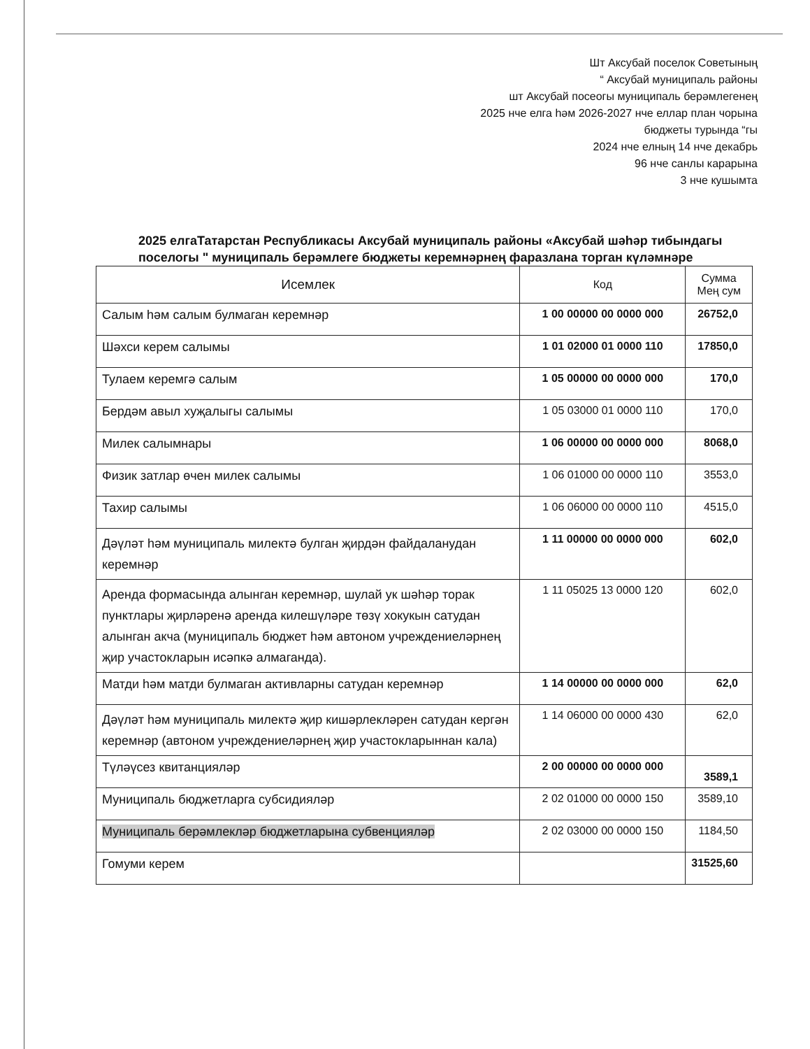Шт Аксубай поселок Советының
“ Аксубай муниципаль районы
шт Аксубай посеогы муниципаль берәмлегенең
2025 нче елга һәм 2026-2027 нче еллар план чорына
бюджеты турында “гы
2024 нче елның 14 нче декабрь
96 нче санлы карарына
3 нче кушымта
2025 елгаТатарстан Республикасы Аксубай муниципаль районы «Аксубай шәһәр тибындагы поселогы " муниципаль берәмлеге бюджеты керемнәрнең фаразлана торган күләмнәре
| Исемлек | Код | Сумма Мең сум |
| --- | --- | --- |
| Салым һәм салым булмаган керемнәр | 1 00 00000 00 0000 000 | 26752,0 |
| Шәхси керем салымы | 1 01 02000 01 0000 110 | 17850,0 |
| Тулаем керемгә салым | 1 05 00000 00 0000 000 | 170,0 |
| Бердәм авыл хуҗалыгы салымы | 1 05 03000 01 0000 110 | 170,0 |
| Милек салымнары | 1 06 00000 00 0000 000 | 8068,0 |
| Физик затлар өчен милек салымы | 1 06 01000 00 0000 110 | 3553,0 |
| Тахир салымы | 1 06 06000 00 0000 110 | 4515,0 |
| Дәүләт һәм муниципаль милектә булган җирдән файдаланудан керемнәр | 1 11 00000 00 0000 000 | 602,0 |
| Аренда формасында алынган керемнәр, шулай ук шәһәр торак пунктлары җирләренә аренда килешүләре төзү хокукын сатудан алынган акча (муниципаль бюджет һәм автоном учреждениеләрнең җир участокларын исәпкә алмаганда). | 1 11 05025 13 0000 120 | 602,0 |
| Матди һәм матди булмаган активларны сатудан керемнәр | 1 14 00000 00 0000 000 | 62,0 |
| Дәүләт һәм муниципаль милектә җир кишәрлекләрен сатудан кергән керемнәр (автоном учреждениеләрнең җир участокларыннан кала) | 1 14 06000 00 0000 430 | 62,0 |
| Түләүсез квитанцияләр | 2 00 00000 00 0000 000 | 3589,1 |
| Муниципаль бюджетларга субсидияләр | 2 02 01000 00 0000 150 | 3589,10 |
| Муниципаль берәмлекләр бюджетларына субвенцияләр | 2 02 03000 00 0000 150 | 1184,50 |
| Гомуми керем | | 31525,60 |